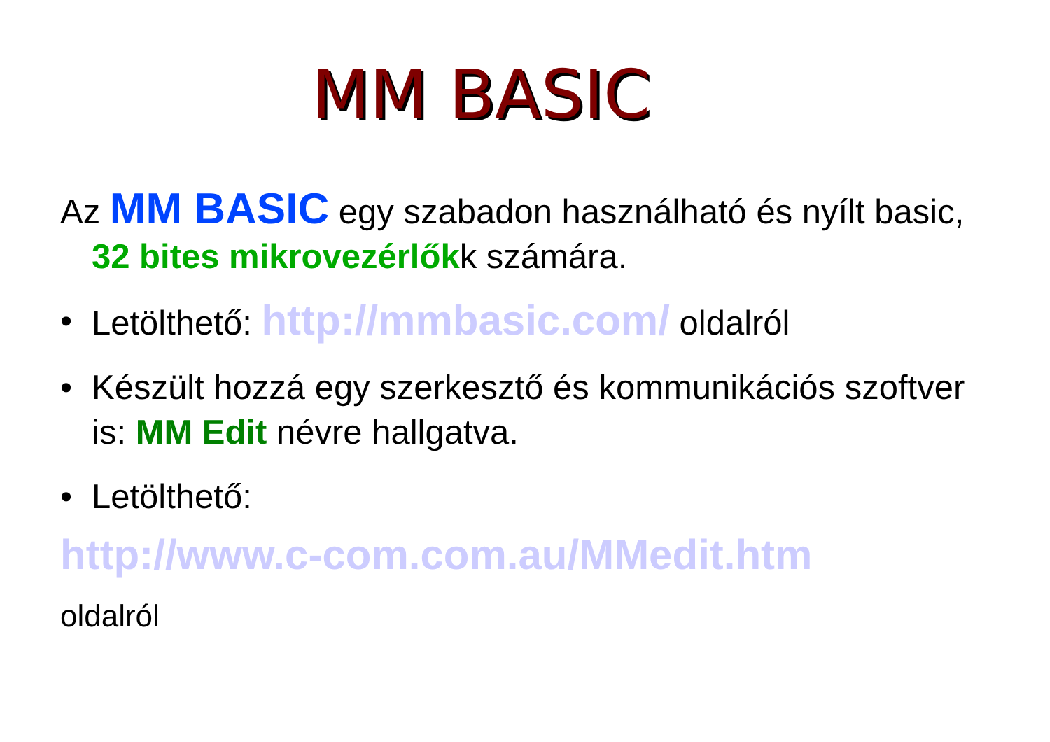MM BASIC
Az MM BASIC egy szabadon használható és nyílt basic, 32 bites mikrovezérlőkk számára.
• Letölthető: http://mmbasic.com/ oldalról
• Készült hozzá egy szerkesztő és kommunikációs szoftver is: MM Edit névre hallgatva.
• Letölthető:
http://www.c-com.com.au/MMedit.htm
oldalról